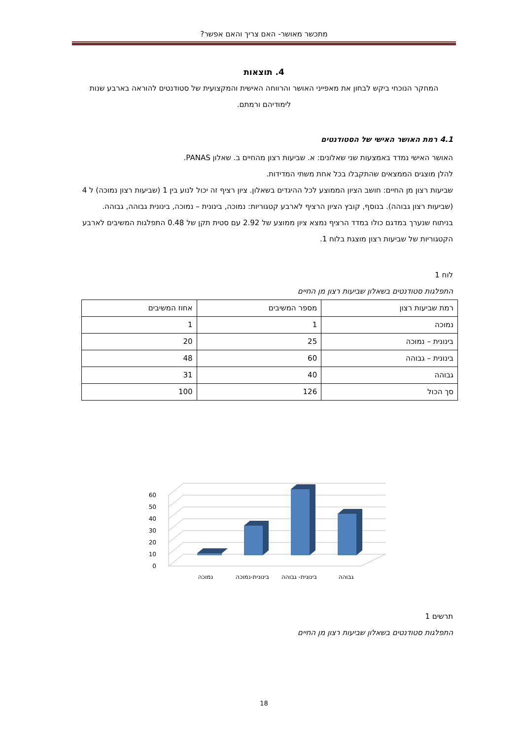מתכשר מאושר- האם צריך והאם אפשר?
4. תוצאות
המחקר הנוכחי ביקש לבחון את מאפייני האושר והרווחה האישית והמקצועית של סטודנטים להוראה בארבע שנות לימודיהם ורמתם.
4.1 רמת האושר האישי של הסטודנטים
האושר האישי נמדד באמצעות שני שאלונים: א. שביעות רצון מהחיים ב. שאלון PANAS.
להלן מוצגים הממצאים שהתקבלו בכל אחת משתי המדידות.
שביעות רצון מן החיים: חושב הציון הממוצע לכל ההיגדים בשאלון. ציון רציף זה יכול לנוע בין 1 (שביעות רצון נמוכה) ל 4 (שביעות רצון גבוהה). בנוסף, קובץ הציון הרציף לארבע קטגוריות: נמוכה, בינונית – נמוכה, בינונית גבוהה, גבוהה.
בניתוח שנערך במדגם כולו במדד הרציף נמצא ציון ממוצע של 2.92 עם סטית תקן של 0.48 התפלגות המשיבים לארבע הקטגוריות של שביעות רצון מוצגת בלוח 1.
לוח 1
התפלגות סטודנטים בשאלון שביעות רצון מן החיים
| רמת שביעות רצון | מספר המשיבים | אחוז המשיבים |
| --- | --- | --- |
| נמוכה | 1 | 1 |
| בינונית – נמוכה | 25 | 20 |
| בינונית – גבוהה | 60 | 48 |
| גבוהה | 40 | 31 |
| סך הכול | 126 | 100 |
60
50
40
30
20
10
0
גבוהה
בינונית- גבוהה
בינונית-נמוכה
נמוכה
תרשים 1
התפלגות סטודנטים בשאלון שביעות רצון מן החיים
18